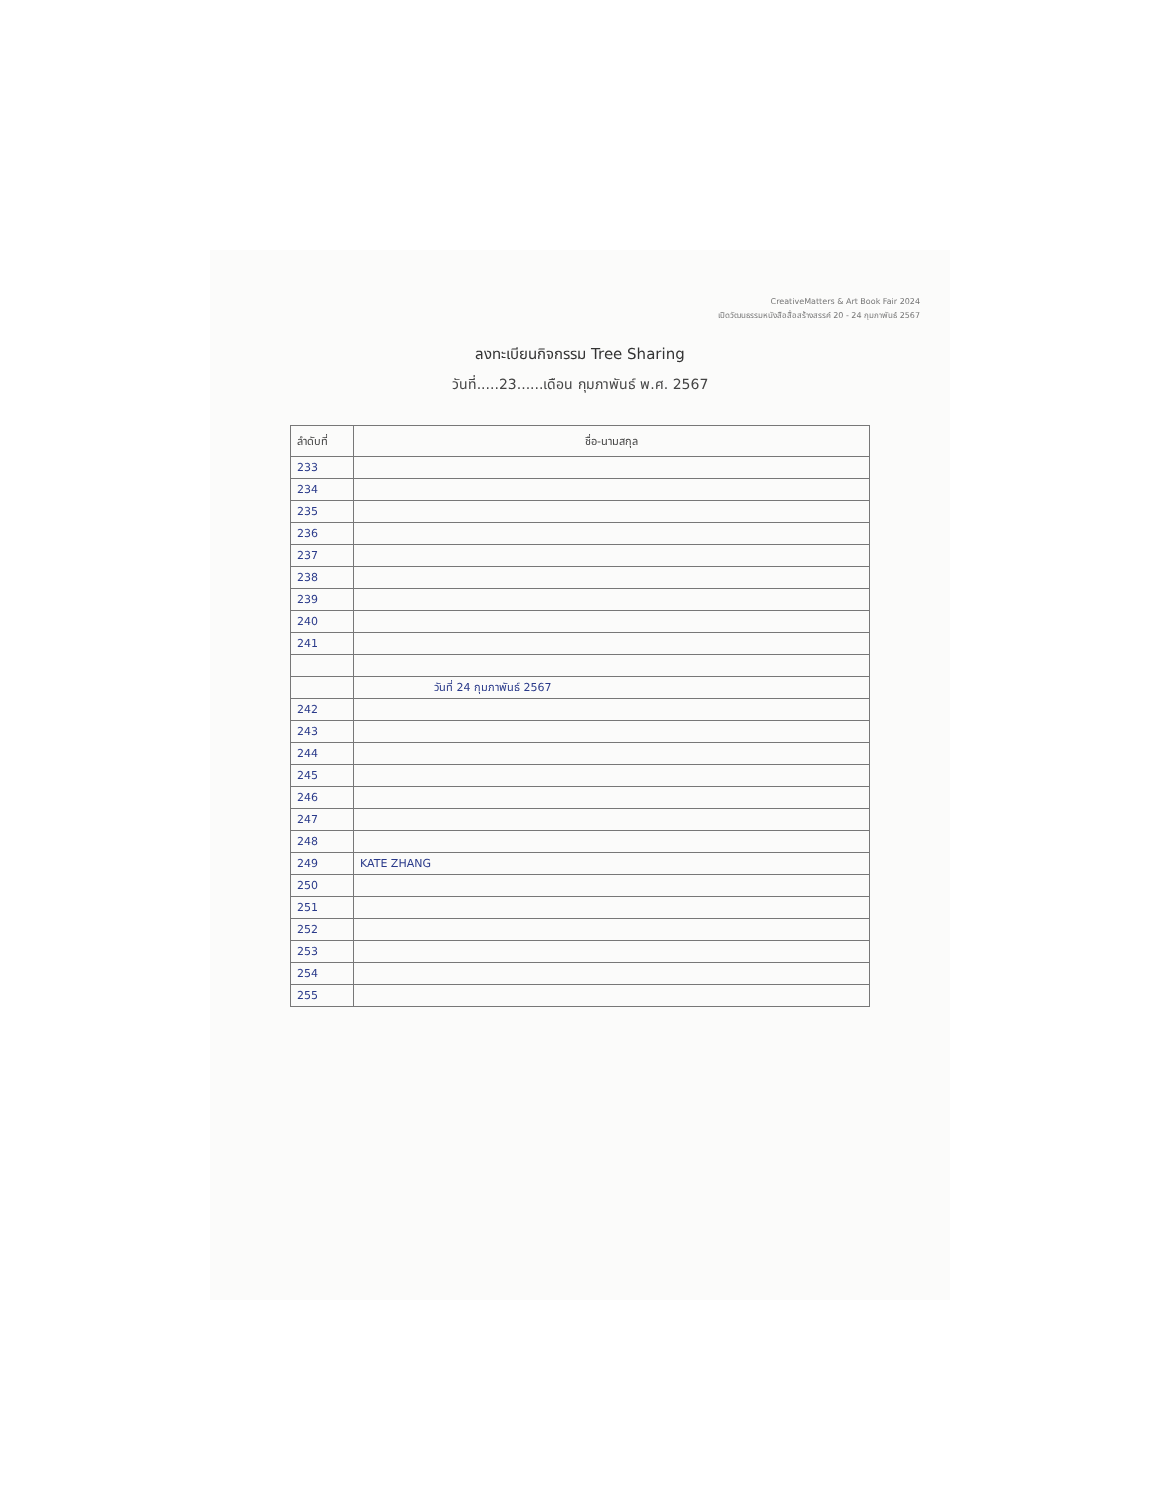CreativeMatters & Art Book Fair 2024
เปิดวัฒนธรรมหนังสือสื่อสร้างสรรค์ 20 - 24 กุมภาพันธ์ 2567
ลงทะเบียนกิจกรรม Tree Sharing
วันที่.....23......เดือน กุมภาพันธ์ พ.ศ. 2567
| ลำดับที่ | ชื่อ-นามสกุล |
| --- | --- |
| 233 | |
| 234 | |
| 235 | |
| 236 | |
| 237 | |
| 238 | |
| 239 | |
| 240 | |
| 241 | |
| | วันที่ 24 กุมภาพันธ์ 2567 |
| 242 | |
| 243 | |
| 244 | |
| 245 | |
| 246 | |
| 247 | |
| 248 | |
| 249 | KATE ZHANG |
| 250 | |
| 251 | |
| 252 | |
| 253 | |
| 254 | |
| 255 | |